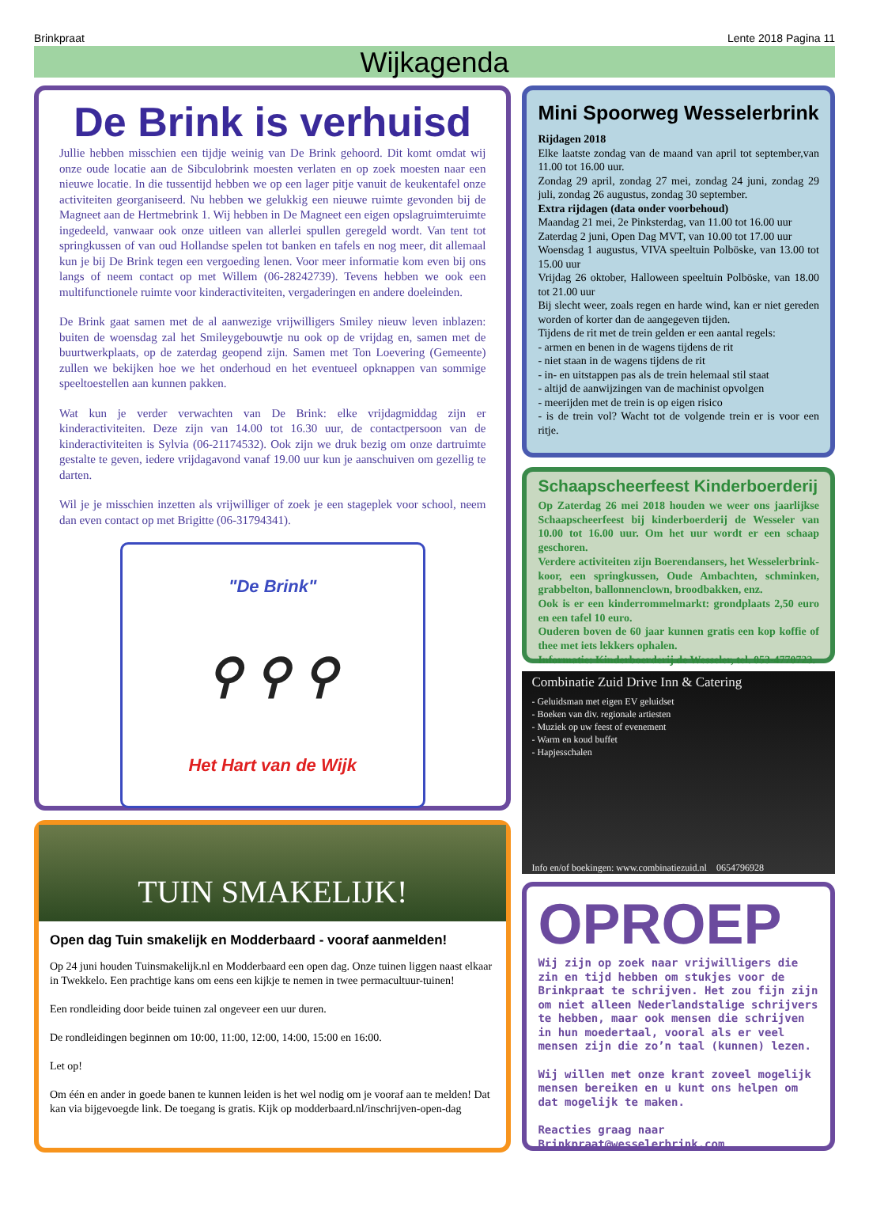Brinkpraat Lente 2018 Pagina 11
Wijkagenda
De Brink is verhuisd
Jullie hebben misschien een tijdje weinig van De Brink gehoord. Dit komt omdat wij onze oude locatie aan de Sibculobrink moesten verlaten en op zoek moesten naar een nieuwe locatie. In die tussentijd hebben we op een lager pitje vanuit de keukentafel onze activiteiten georganiseerd. Nu hebben we gelukkig een nieuwe ruimte gevonden bij de Magneet aan de Hertmebrink 1. Wij hebben in De Magneet een eigen opslagruimteruimte ingedeeld, vanwaar ook onze uitleen van allerlei spullen geregeld wordt. Van tent tot springkussen of van oud Hollandse spelen tot banken en tafels en nog meer, dit allemaal kun je bij De Brink tegen een vergoeding lenen. Voor meer informatie kom even bij ons langs of neem contact op met Willem (06-28242739). Tevens hebben we ook een multifunctionele ruimte voor kinderactiviteiten, vergaderingen en andere doeleinden.
De Brink gaat samen met de al aanwezige vrijwilligers Smiley nieuw leven inblazen: buiten de woensdag zal het Smileygebouwtje nu ook op de vrijdag en, samen met de buurtwerkplaats, op de zaterdag geopend zijn. Samen met Ton Loevering (Gemeente) zullen we bekijken hoe we het onderhoud en het eventueel opknappen van sommige speeltoestellen aan kunnen pakken.
Wat kun je verder verwachten van De Brink: elke vrijdagmiddag zijn er kinderactiviteiten. Deze zijn van 14.00 tot 16.30 uur, de contactpersoon van de kinderactiviteiten is Sylvia (06-21174532). Ook zijn we druk bezig om onze dartruimte gestalte te geven, iedere vrijdagavond vanaf 19.00 uur kun je aanschuiven om gezellig te darten.
Wil je je misschien inzetten als vrijwilliger of zoek je een stageplek voor school, neem dan even contact op met Brigitte (06-31794341).
"De Brink"
⚲ ⚲ ⚲
Het Hart van de Wijk
TUIN SMAKELIJK!
Open dag Tuin smakelijk en Modderbaard - vooraf aanmelden!
Op 24 juni houden Tuinsmakelijk.nl en Modderbaard een open dag. Onze tuinen liggen naast elkaar in Twekkelo. Een prachtige kans om eens een kijkje te nemen in twee permacultuur-tuinen!
Een rondleiding door beide tuinen zal ongeveer een uur duren.
De rondleidingen beginnen om 10:00, 11:00, 12:00, 14:00, 15:00 en 16:00.
Let op!
Om één en ander in goede banen te kunnen leiden is het wel nodig om je vooraf aan te melden! Dat kan via bijgevoegde link. De toegang is gratis. Kijk op modderbaard.nl/inschrijven-open-dag
Mini Spoorweg Wesselerbrink
Rijdagen 2018
Elke laatste zondag van de maand van april tot september,van 11.00 tot 16.00 uur.
Zondag 29 april, zondag 27 mei, zondag 24 juni, zondag 29 juli, zondag 26 augustus, zondag 30 september.
Extra rijdagen (data onder voorbehoud)
Maandag 21 mei, 2e Pinksterdag, van 11.00 tot 16.00 uur
Zaterdag 2 juni, Open Dag MVT, van 10.00 tot 17.00 uur
Woensdag 1 augustus, VIVA speeltuin Polböske, van 13.00 tot 15.00 uur
Vrijdag 26 oktober, Halloween speeltuin Polböske, van 18.00 tot 21.00 uur
Bij slecht weer, zoals regen en harde wind, kan er niet gereden worden of korter dan de aangegeven tijden.
Tijdens de rit met de trein gelden er een aantal regels:
- armen en benen in de wagens tijdens de rit
- niet staan in de wagens tijdens de rit
- in- en uitstappen pas als de trein helemaal stil staat
- altijd de aanwijzingen van de machinist opvolgen
- meerijden met de trein is op eigen risico
- is de trein vol? Wacht tot de volgende trein er is voor een ritje.
Schaapscheerfeest Kinderboerderij
Op Zaterdag 26 mei 2018 houden we weer ons jaarlijkse Schaapscheerfeest bij kinderboerderij de Wesseler van 10.00 tot 16.00 uur. Om het uur wordt er een schaap geschoren.
Verdere activiteiten zijn Boerendansers, het Wesselerbrink-koor, een springkussen, Oude Ambachten, schminken, grabbelton, ballonnenclown, broodbakken, enz.
Ook is er een kinderrommelmarkt: grondplaats 2,50 euro en een tafel 10 euro.
Ouderen boven de 60 jaar kunnen gratis een kop koffie of thee met iets lekkers ophalen.
Informatie: Kinderboerderij de Wesseler, tel. 053-4770723.
Combinatie Zuid Drive Inn & Catering
- Geluidsman met eigen EV geluidset
- Boeken van div. regionale artiesten
- Muziek op uw feest of evenement
- Warm en koud buffet
- Hapjesschalen
Info en/of boekingen: www.combinatiezuid.nl 0654796928
OPROEP
Wij zijn op zoek naar vrijwilligers die zin en tijd hebben om stukjes voor de Brinkpraat te schrijven. Het zou fijn zijn om niet alleen Nederlandstalige schrijvers te hebben, maar ook mensen die schrijven in hun moedertaal, vooral als er veel mensen zijn die zo’n taal (kunnen) lezen.
Wij willen met onze krant zoveel mogelijk mensen bereiken en u kunt ons helpen om dat mogelijk te maken.
Reacties graag naar Brinkpraat@wesselerbrink.com